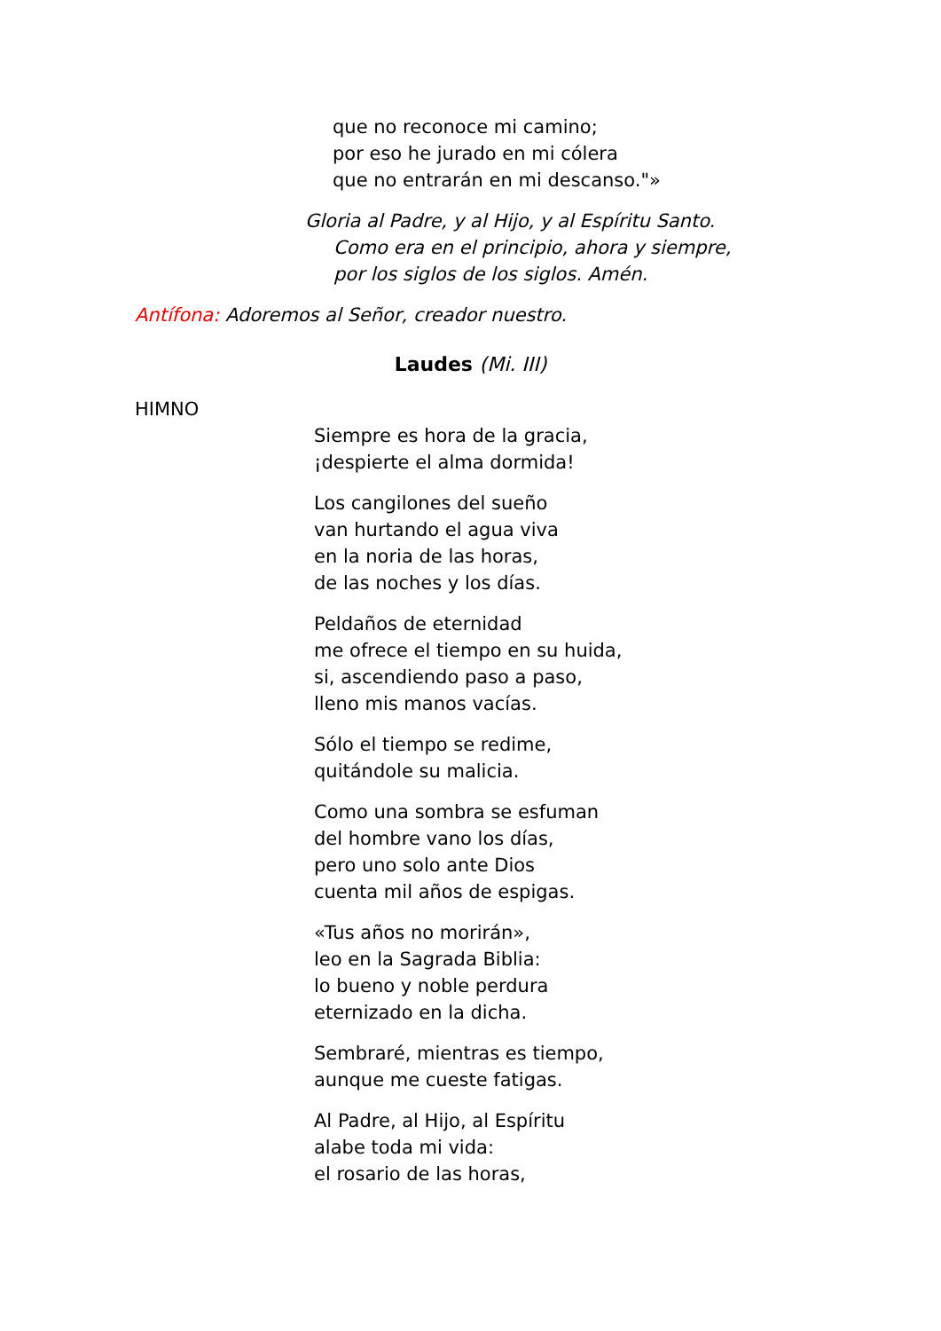que no reconoce mi camino;
por eso he jurado en mi cólera
que no entrarán en mi descanso."»
Gloria al Padre, y al Hijo, y al Espíritu Santo.
Como era en el principio, ahora y siempre,
por los siglos de los siglos. Amén.
Antífona: Adoremos al Señor, creador nuestro.
Laudes (Mi. III)
HIMNO
Siempre es hora de la gracia,
¡despierte el alma dormida!
Los cangilones del sueño
van hurtando el agua viva
en la noria de las horas,
de las noches y los días.
Peldaños de eternidad
me ofrece el tiempo en su huida,
si, ascendiendo paso a paso,
lleno mis manos vacías.
Sólo el tiempo se redime,
quitándole su malicia.
Como una sombra se esfuman
del hombre vano los días,
pero uno solo ante Dios
cuenta mil años de espigas.
«Tus años no morirán»,
leo en la Sagrada Biblia:
lo bueno y noble perdura
eternizado en la dicha.
Sembraré, mientras es tiempo,
aunque me cueste fatigas.
Al Padre, al Hijo, al Espíritu
alabe toda mi vida:
el rosario de las horas,